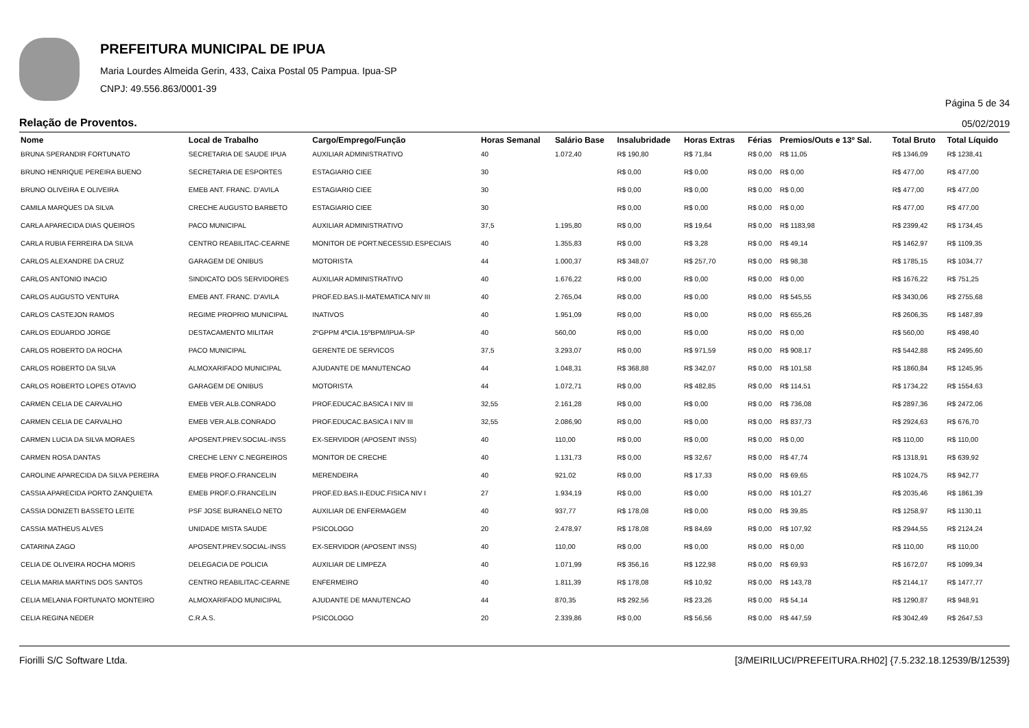PREFEITURA MUNICIPAL DE IPUA
Maria Lourdes Almeida Gerin, 433, Caixa Postal 05 Pampua. Ipua-SP
CNPJ: 49.556.863/0001-39
Página 5 de 34
Relação de Proventos. 05/02/2019
| Nome | Local de Trabalho | Cargo/Emprego/Função | Horas Semanal | Salário Base | Insalubridade | Horas Extras | Férias | Premios/Outs e 13º Sal. | Total Bruto | Total Líquido |
| --- | --- | --- | --- | --- | --- | --- | --- | --- | --- | --- |
| BRUNA SPERANDIR FORTUNATO | SECRETARIA DE SAUDE IPUA | AUXILIAR ADMINISTRATIVO | 40 | 1.072,40 | R$ 190,80 | R$ 71,84 | R$ 0,00 | R$ 11,05 | R$ 1346,09 | R$ 1238,41 |
| BRUNO HENRIQUE PEREIRA BUENO | SECRETARIA DE ESPORTES | ESTAGIARIO CIEE | 30 | | R$ 0,00 | R$ 0,00 | R$ 0,00 | R$ 0,00 | R$ 477,00 | R$ 477,00 |
| BRUNO OLIVEIRA E OLIVEIRA | EMEB ANT. FRANC. D'AVILA | ESTAGIARIO CIEE | 30 | | R$ 0,00 | R$ 0,00 | R$ 0,00 | R$ 0,00 | R$ 477,00 | R$ 477,00 |
| CAMILA MARQUES DA SILVA | CRECHE AUGUSTO BARBETO | ESTAGIARIO CIEE | 30 | | R$ 0,00 | R$ 0,00 | R$ 0,00 | R$ 0,00 | R$ 477,00 | R$ 477,00 |
| CARLA APARECIDA DIAS QUEIROS | PACO MUNICIPAL | AUXILIAR ADMINISTRATIVO | 37,5 | 1.195,80 | R$ 0,00 | R$ 19,64 | R$ 0,00 | R$ 1183,98 | R$ 2399,42 | R$ 1734,45 |
| CARLA RUBIA FERREIRA DA SILVA | CENTRO REABILITAC-CEARNE | MONITOR DE PORT.NECESSID.ESPECIAIS | 40 | 1.355,83 | R$ 0,00 | R$ 3,28 | R$ 0,00 | R$ 49,14 | R$ 1462,97 | R$ 1109,35 |
| CARLOS ALEXANDRE DA CRUZ | GARAGEM DE ONIBUS | MOTORISTA | 44 | 1.000,37 | R$ 348,07 | R$ 257,70 | R$ 0,00 | R$ 98,38 | R$ 1785,15 | R$ 1034,77 |
| CARLOS ANTONIO INACIO | SINDICATO DOS SERVIDORES | AUXILIAR ADMINISTRATIVO | 40 | 1.676,22 | R$ 0,00 | R$ 0,00 | R$ 0,00 | R$ 0,00 | R$ 1676,22 | R$ 751,25 |
| CARLOS AUGUSTO VENTURA | EMEB ANT. FRANC. D'AVILA | PROF.ED.BAS.II-MATEMATICA NIV III | 40 | 2.765,04 | R$ 0,00 | R$ 0,00 | R$ 0,00 | R$ 545,55 | R$ 3430,06 | R$ 2755,68 |
| CARLOS CASTEJON RAMOS | REGIME PROPRIO MUNICIPAL | INATIVOS | 40 | 1.951,09 | R$ 0,00 | R$ 0,00 | R$ 0,00 | R$ 655,26 | R$ 2606,35 | R$ 1487,89 |
| CARLOS EDUARDO JORGE | DESTACAMENTO MILITAR | 2ºGPPM 4ªCIA.15ºBPM/IPUA-SP | 40 | 560,00 | R$ 0,00 | R$ 0,00 | R$ 0,00 | R$ 0,00 | R$ 560,00 | R$ 498,40 |
| CARLOS ROBERTO DA ROCHA | PACO MUNICIPAL | GERENTE DE SERVICOS | 37,5 | 3.293,07 | R$ 0,00 | R$ 971,59 | R$ 0,00 | R$ 908,17 | R$ 5442,88 | R$ 2495,60 |
| CARLOS ROBERTO DA SILVA | ALMOXARIFADO MUNICIPAL | AJUDANTE DE MANUTENCAO | 44 | 1.048,31 | R$ 368,88 | R$ 342,07 | R$ 0,00 | R$ 101,58 | R$ 1860,84 | R$ 1245,95 |
| CARLOS ROBERTO LOPES OTAVIO | GARAGEM DE ONIBUS | MOTORISTA | 44 | 1.072,71 | R$ 0,00 | R$ 482,85 | R$ 0,00 | R$ 114,51 | R$ 1734,22 | R$ 1554,63 |
| CARMEN CELIA DE CARVALHO | EMEB VER.ALB.CONRADO | PROF.EDUCAC.BASICA I NIV III | 32,55 | 2.161,28 | R$ 0,00 | R$ 0,00 | R$ 0,00 | R$ 736,08 | R$ 2897,36 | R$ 2472,06 |
| CARMEN CELIA DE CARVALHO | EMEB VER.ALB.CONRADO | PROF.EDUCAC.BASICA I NIV III | 32,55 | 2.086,90 | R$ 0,00 | R$ 0,00 | R$ 0,00 | R$ 837,73 | R$ 2924,63 | R$ 676,70 |
| CARMEN LUCIA DA SILVA MORAES | APOSENT.PREV.SOCIAL-INSS | EX-SERVIDOR (APOSENT INSS) | 40 | 110,00 | R$ 0,00 | R$ 0,00 | R$ 0,00 | R$ 0,00 | R$ 110,00 | R$ 110,00 |
| CARMEN ROSA DANTAS | CRECHE LENY C.NEGREIROS | MONITOR DE CRECHE | 40 | 1.131,73 | R$ 0,00 | R$ 32,67 | R$ 0,00 | R$ 47,74 | R$ 1318,91 | R$ 639,92 |
| CAROLINE APARECIDA DA SILVA PEREIRA | EMEB PROF.O.FRANCELIN | MERENDEIRA | 40 | 921,02 | R$ 0,00 | R$ 17,33 | R$ 0,00 | R$ 69,65 | R$ 1024,75 | R$ 942,77 |
| CASSIA APARECIDA PORTO ZANQUIETA | EMEB PROF.O.FRANCELIN | PROF.ED.BAS.II-EDUC.FISICA NIV I | 27 | 1.934,19 | R$ 0,00 | R$ 0,00 | R$ 0,00 | R$ 101,27 | R$ 2035,46 | R$ 1861,39 |
| CASSIA DONIZETI BASSETO LEITE | PSF JOSE BURANELO NETO | AUXILIAR DE ENFERMAGEM | 40 | 937,77 | R$ 178,08 | R$ 0,00 | R$ 0,00 | R$ 39,85 | R$ 1258,97 | R$ 1130,11 |
| CASSIA MATHEUS ALVES | UNIDADE MISTA SAUDE | PSICOLOGO | 20 | 2.478,97 | R$ 178,08 | R$ 84,69 | R$ 0,00 | R$ 107,92 | R$ 2944,55 | R$ 2124,24 |
| CATARINA ZAGO | APOSENT.PREV.SOCIAL-INSS | EX-SERVIDOR (APOSENT INSS) | 40 | 110,00 | R$ 0,00 | R$ 0,00 | R$ 0,00 | R$ 0,00 | R$ 110,00 | R$ 110,00 |
| CELIA DE OLIVEIRA ROCHA MORIS | DELEGACIA DE POLICIA | AUXILIAR DE LIMPEZA | 40 | 1.071,99 | R$ 356,16 | R$ 122,98 | R$ 0,00 | R$ 69,93 | R$ 1672,07 | R$ 1099,34 |
| CELIA MARIA MARTINS DOS SANTOS | CENTRO REABILITAC-CEARNE | ENFERMEIRO | 40 | 1.811,39 | R$ 178,08 | R$ 10,92 | R$ 0,00 | R$ 143,78 | R$ 2144,17 | R$ 1477,77 |
| CELIA MELANIA FORTUNATO MONTEIRO | ALMOXARIFADO MUNICIPAL | AJUDANTE DE MANUTENCAO | 44 | 870,35 | R$ 292,56 | R$ 23,26 | R$ 0,00 | R$ 54,14 | R$ 1290,87 | R$ 948,91 |
| CELIA REGINA NEDER | C.R.A.S. | PSICOLOGO | 20 | 2.339,86 | R$ 0,00 | R$ 56,56 | R$ 0,00 | R$ 447,59 | R$ 3042,49 | R$ 2647,53 |
Fiorilli S/C Software Ltda. [3/MEIRILUCI/PREFEITURA.RH02] {7.5.232.18.12539/B/12539}